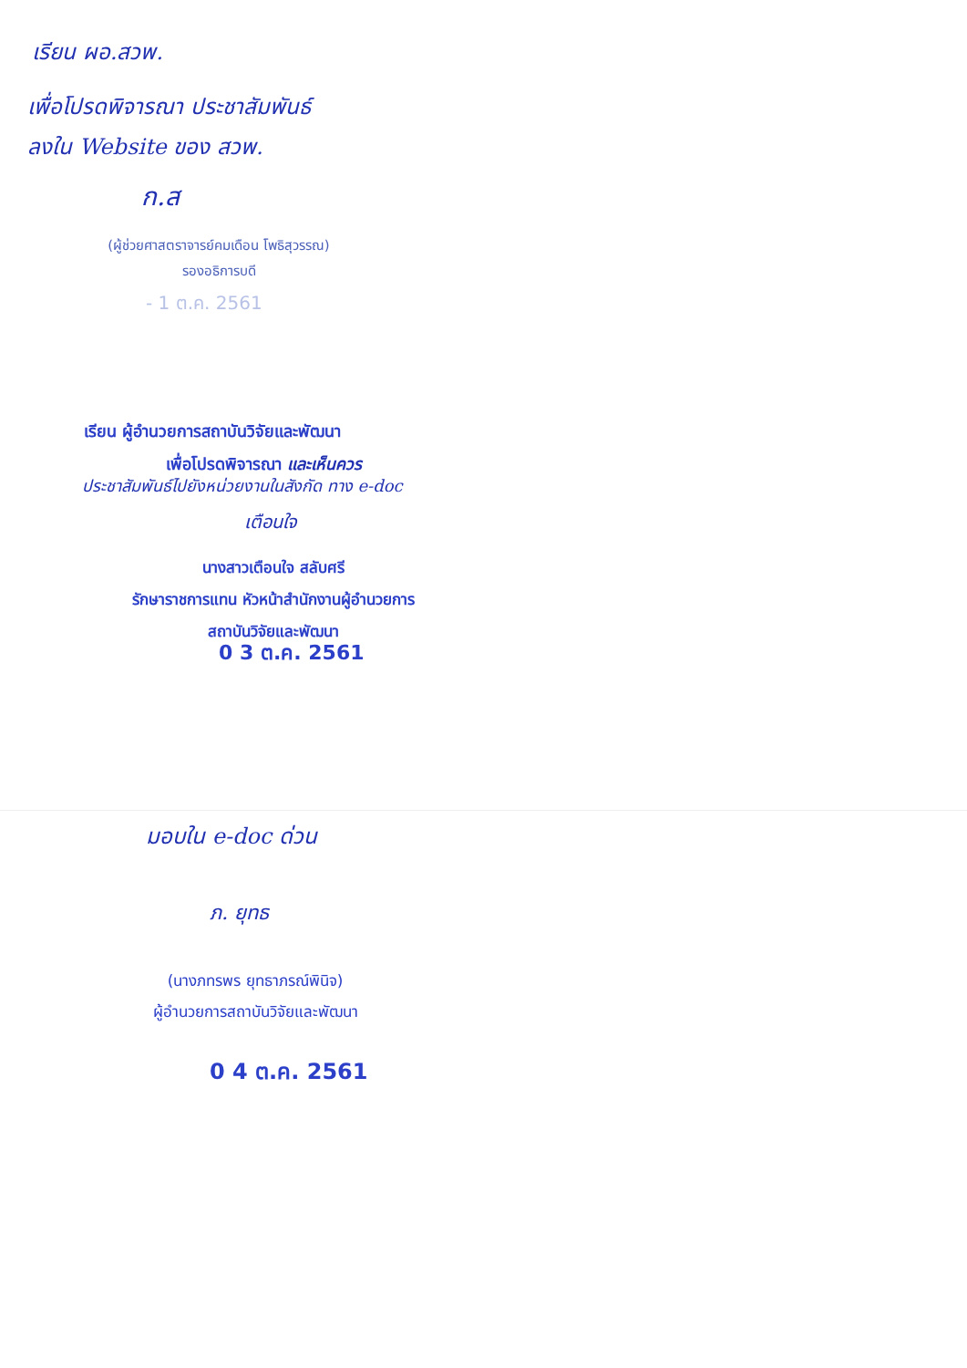เรียน ผอ.สวพ.
เพื่อโปรดพิจารณา ประชาสัมพันธ์
ลงใน Website ของ สวพ.
ก.ส
(ผู้ช่วยศาสตราจารย์คมเดือน โพธิสุวรรณ)
รองอธิการบดี
- 1 ต.ค. 2561
เรียน ผู้อำนวยการสถาบันวิจัยและพัฒนา
เพื่อโปรดพิจารณา และเห็นควร
ประชาสัมพันธ์ไปยังหน่วยงานในสังกัด ทาง e-doc
เตือนใจ
นางสาวเตือนใจ สลับศรี
รักษาราชการแทน หัวหน้าสำนักงานผู้อำนวยการ
สถาบันวิจัยและพัฒนา
0 3 ต.ค. 2561
มอบใน e-doc ด่วน
ภ. ยุทธ
(นางภทรพร ยุทธาภรณ์พินิจ)
ผู้อำนวยการสถาบันวิจัยและพัฒนา
0 4 ต.ค. 2561